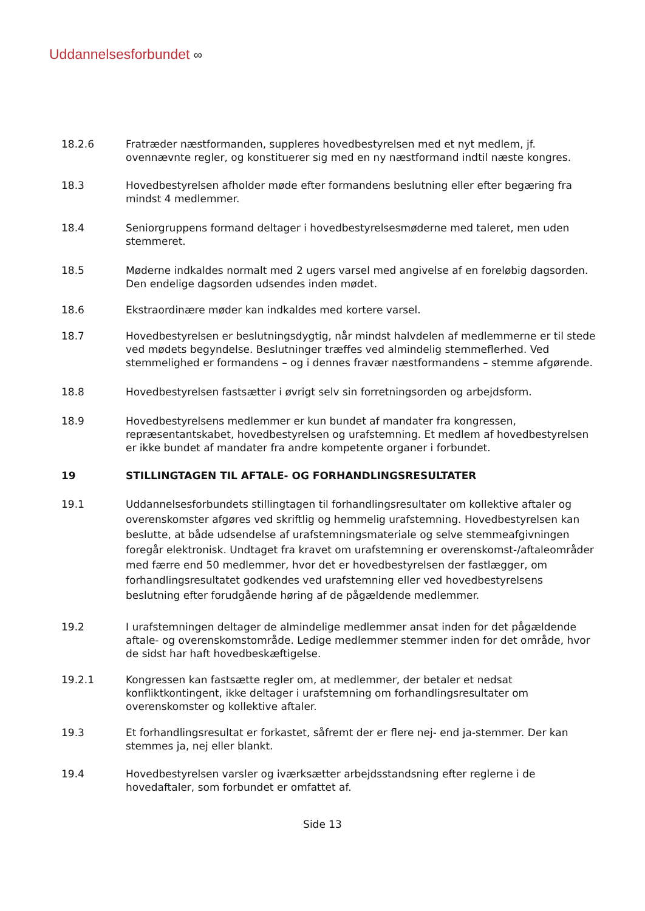Uddannelsesforbundet ∞
18.2.6 Fratræder næstformanden, suppleres hovedbestyrelsen med et nyt medlem, jf. ovennævnte regler, og konstituerer sig med en ny næstformand indtil næste kongres.
18.3 Hovedbestyrelsen afholder møde efter formandens beslutning eller efter begæring fra mindst 4 medlemmer.
18.4 Seniorgruppens formand deltager i hovedbestyrelsesmøderne med taleret, men uden stemmeret.
18.5 Møderne indkaldes normalt med 2 ugers varsel med angivelse af en foreløbig dagsorden. Den endelige dagsorden udsendes inden mødet.
18.6 Ekstraordinære møder kan indkaldes med kortere varsel.
18.7 Hovedbestyrelsen er beslutningsdygtig, når mindst halvdelen af medlemmerne er til stede ved mødets begyndelse. Beslutninger træffes ved almindelig stemmeflerhed. Ved stemmelighed er formandens – og i dennes fravær næstformandens – stemme afgørende.
18.8 Hovedbestyrelsen fastsætter i øvrigt selv sin forretningsorden og arbejdsform.
18.9 Hovedbestyrelsens medlemmer er kun bundet af mandater fra kongressen, repræsentantskabet, hovedbestyrelsen og urafstemning. Et medlem af hovedbestyrelsen er ikke bundet af mandater fra andre kompetente organer i forbundet.
19 STILLINGTAGEN TIL AFTALE- OG FORHANDLINGSRESULTATER
19.1 Uddannelsesforbundets stillingtagen til forhandlingsresultater om kollektive aftaler og overenskomster afgøres ved skriftlig og hemmelig urafstemning. Hovedbestyrelsen kan beslutte, at både udsendelse af urafstemningsmateriale og selve stemmeafgivningen foregår elektronisk. Undtaget fra kravet om urafstemning er overenskomst-/aftaleområder med færre end 50 medlemmer, hvor det er hovedbestyrelsen der fastlægger, om forhandlingsresultatet godkendes ved urafstemning eller ved hovedbestyrelsens beslutning efter forudgående høring af de pågældende medlemmer.
19.2 I urafstemningen deltager de almindelige medlemmer ansat inden for det pågældende aftale- og overenskomstområde. Ledige medlemmer stemmer inden for det område, hvor de sidst har haft hovedbeskæftigelse.
19.2.1 Kongressen kan fastsætte regler om, at medlemmer, der betaler et nedsat konfliktkontingent, ikke deltager i urafstemning om forhandlingsresultater om overenskomster og kollektive aftaler.
19.3 Et forhandlingsresultat er forkastet, såfremt der er flere nej- end ja-stemmer. Der kan stemmes ja, nej eller blankt.
19.4 Hovedbestyrelsen varsler og iværksætter arbejdsstandsning efter reglerne i de hovedaftaler, som forbundet er omfattet af.
Side 13